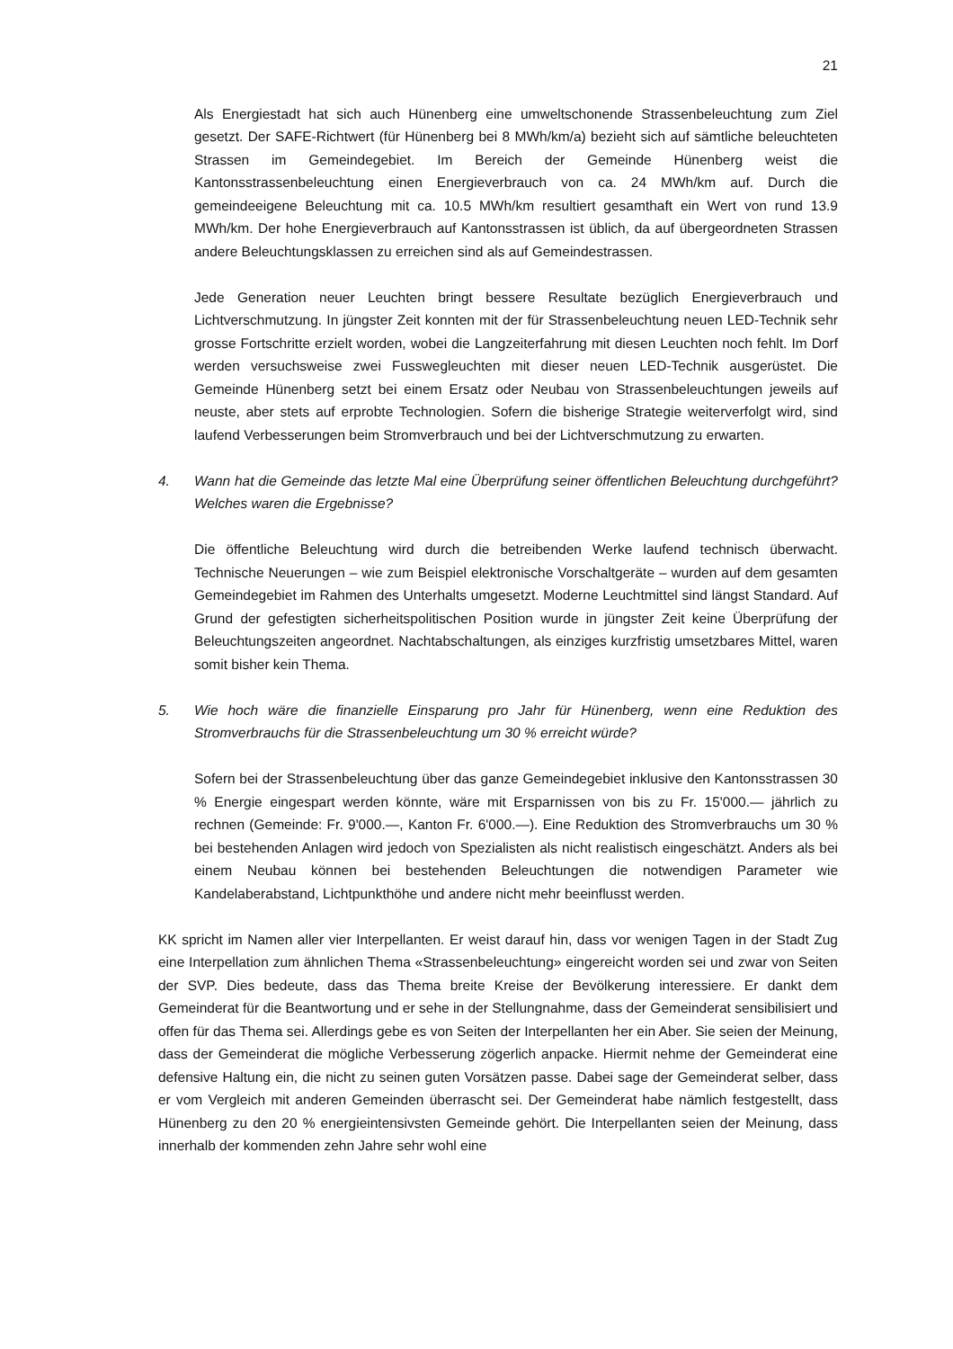21
Als Energiestadt hat sich auch Hünenberg eine umweltschonende Strassenbeleuchtung zum Ziel gesetzt. Der SAFE-Richtwert (für Hünenberg bei 8 MWh/km/a) bezieht sich auf sämtliche beleuchteten Strassen im Gemeindegebiet. Im Bereich der Gemeinde Hünenberg weist die Kantonsstrassenbeleuchtung einen Energieverbrauch von ca. 24 MWh/km auf. Durch die gemeindeeigene Beleuchtung mit ca. 10.5 MWh/km resultiert gesamthaft ein Wert von rund 13.9 MWh/km. Der hohe Energieverbrauch auf Kantonsstrassen ist üblich, da auf übergeordneten Strassen andere Beleuchtungsklassen zu erreichen sind als auf Gemeindestrassen.
Jede Generation neuer Leuchten bringt bessere Resultate bezüglich Energieverbrauch und Lichtverschmutzung. In jüngster Zeit konnten mit der für Strassenbeleuchtung neuen LED-Technik sehr grosse Fortschritte erzielt worden, wobei die Langzeiterfahrung mit diesen Leuchten noch fehlt. Im Dorf werden versuchsweise zwei Fusswegleuchten mit dieser neuen LED-Technik ausgerüstet. Die Gemeinde Hünenberg setzt bei einem Ersatz oder Neubau von Strassenbeleuchtungen jeweils auf neuste, aber stets auf erprobte Technologien. Sofern die bisherige Strategie weiterverfolgt wird, sind laufend Verbesserungen beim Stromverbrauch und bei der Lichtverschmutzung zu erwarten.
4. Wann hat die Gemeinde das letzte Mal eine Überprüfung seiner öffentlichen Beleuchtung durchgeführt? Welches waren die Ergebnisse?
Die öffentliche Beleuchtung wird durch die betreibenden Werke laufend technisch überwacht. Technische Neuerungen – wie zum Beispiel elektronische Vorschaltgeräte – wurden auf dem gesamten Gemeindegebiet im Rahmen des Unterhalts umgesetzt. Moderne Leuchtmittel sind längst Standard. Auf Grund der gefestigten sicherheitspolitischen Position wurde in jüngster Zeit keine Überprüfung der Beleuchtungszeiten angeordnet. Nachtabschaltungen, als einziges kurzfristig umsetzbares Mittel, waren somit bisher kein Thema.
5. Wie hoch wäre die finanzielle Einsparung pro Jahr für Hünenberg, wenn eine Reduktion des Stromverbrauchs für die Strassenbeleuchtung um 30 % erreicht würde?
Sofern bei der Strassenbeleuchtung über das ganze Gemeindegebiet inklusive den Kantonsstrassen 30 % Energie eingespart werden könnte, wäre mit Ersparnissen von bis zu Fr. 15'000.— jährlich zu rechnen (Gemeinde: Fr. 9'000.—, Kanton Fr. 6'000.—). Eine Reduktion des Stromverbrauchs um 30 % bei bestehenden Anlagen wird jedoch von Spezialisten als nicht realistisch eingeschätzt. Anders als bei einem Neubau können bei bestehenden Beleuchtungen die notwendigen Parameter wie Kandelaberabstand, Lichtpunkthöhe und andere nicht mehr beeinflusst werden.
KK spricht im Namen aller vier Interpellanten. Er weist darauf hin, dass vor wenigen Tagen in der Stadt Zug eine Interpellation zum ähnlichen Thema «Strassenbeleuchtung» eingereicht worden sei und zwar von Seiten der SVP. Dies bedeute, dass das Thema breite Kreise der Bevölkerung interessiere. Er dankt dem Gemeinderat für die Beantwortung und er sehe in der Stellungnahme, dass der Gemeinderat sensibilisiert und offen für das Thema sei. Allerdings gebe es von Seiten der Interpellanten her ein Aber. Sie seien der Meinung, dass der Gemeinderat die mögliche Verbesserung zögerlich anpacke. Hiermit nehme der Gemeinderat eine defensive Haltung ein, die nicht zu seinen guten Vorsätzen passe. Dabei sage der Gemeinderat selber, dass er vom Vergleich mit anderen Gemeinden überrascht sei. Der Gemeinderat habe nämlich festgestellt, dass Hünenberg zu den 20 % energieintensivsten Gemeinde gehört. Die Interpellanten seien der Meinung, dass innerhalb der kommenden zehn Jahre sehr wohl eine